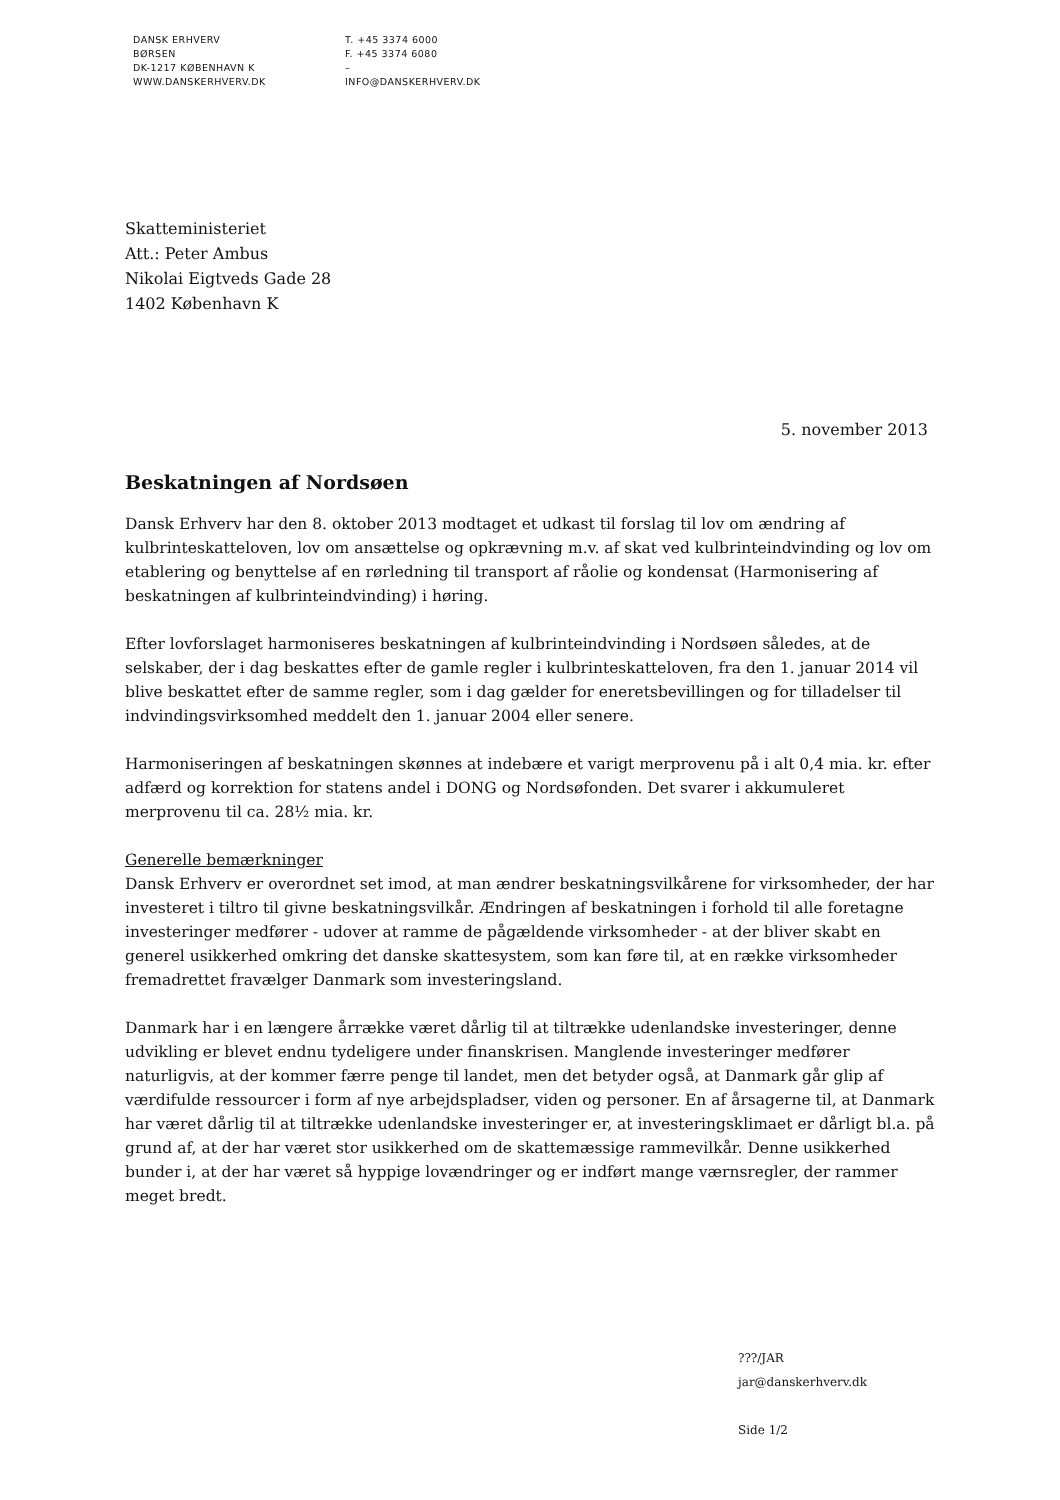DANSK ERHVERV
BØRSEN
DK-1217 KØBENHAVN K
WWW.DANSKERHVERV.DK
T. +45 3374 6000
F. +45 3374 6080
–
INFO@DANSKERHVERV.DK
Skatteministeriet
Att.: Peter Ambus
Nikolai Eigtveds Gade 28
1402 København K
5. november 2013
Beskatningen af Nordsøen
Dansk Erhverv har den 8. oktober 2013 modtaget et udkast til forslag til lov om ændring af kulbrinteskatteloven, lov om ansættelse og opkrævning m.v. af skat ved kulbrinteindvinding og lov om etablering og benyttelse af en rørledning til transport af råolie og kondensat (Harmonisering af beskatningen af kulbrinteindvinding) i høring.
Efter lovforslaget harmoniseres beskatningen af kulbrinteindvinding i Nordsøen således, at de selskaber, der i dag beskattes efter de gamle regler i kulbrinteskatteloven, fra den 1. januar 2014 vil blive beskattet efter de samme regler, som i dag gælder for eneretsbevillingen og for tilladelser til indvindingsvirksomhed meddelt den 1. januar 2004 eller senere.
Harmoniseringen af beskatningen skønnes at indebære et varigt merprovenu på i alt 0,4 mia. kr. efter adfærd og korrektion for statens andel i DONG og Nordsøfonden. Det svarer i akkumuleret merprovenu til ca. 28½ mia. kr.
Generelle bemærkninger
Dansk Erhverv er overordnet set imod, at man ændrer beskatningsvilkårene for virksomheder, der har investeret i tiltro til givne beskatningsvilkår. Ændringen af beskatningen i forhold til alle foretagne investeringer medfører - udover at ramme de pågældende virksomheder - at der bliver skabt en generel usikkerhed omkring det danske skattesystem, som kan føre til, at en række virksomheder fremadrettet fravælger Danmark som investeringsland.
Danmark har i en længere årrække været dårlig til at tiltrække udenlandske investeringer, denne udvikling er blevet endnu tydeligere under finanskrisen. Manglende investeringer medfører naturligvis, at der kommer færre penge til landet, men det betyder også, at Danmark går glip af værdifulde ressourcer i form af nye arbejdspladser, viden og personer. En af årsagerne til, at Danmark har været dårlig til at tiltrække udenlandske investeringer er, at investeringsklimaet er dårligt bl.a. på grund af, at der har været stor usikkerhed om de skattemæssige rammevilkår. Denne usikkerhed bunder i, at der har været så hyppige lovændringer og er indført mange værnsregler, der rammer meget bredt.
???/JAR
jar@danskerhverv.dk
Side 1/2